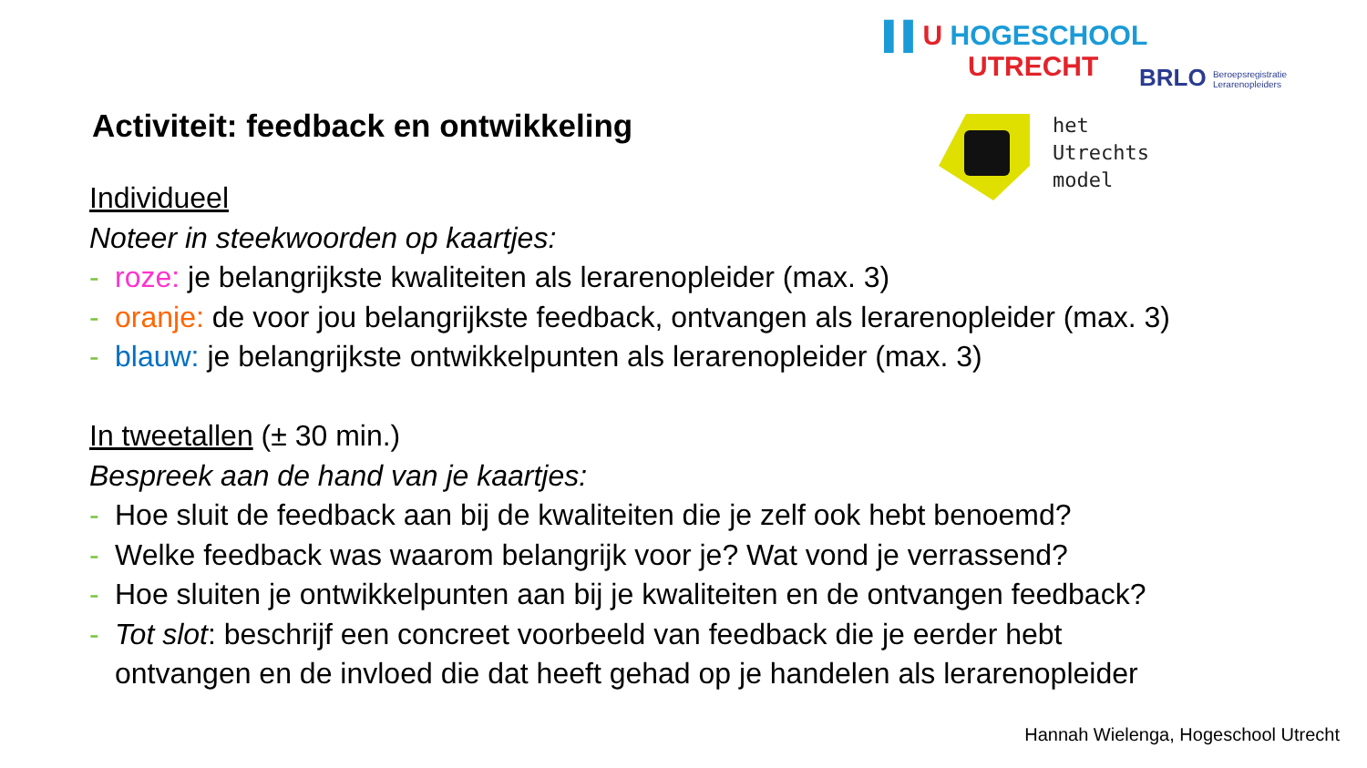▌▌U HOGESCHOOL
UTRECHT
BRLO Beroepsregistratie
Lerarenopleiders
het
Utrechts
model
Activiteit: feedback en ontwikkeling
Individueel
Noteer in steekwoorden op kaartjes:
- roze: je belangrijkste kwaliteiten als lerarenopleider (max. 3)
- oranje: de voor jou belangrijkste feedback, ontvangen als lerarenopleider (max. 3)
- blauw: je belangrijkste ontwikkelpunten als lerarenopleider (max. 3)
In tweetallen (± 30 min.)
Bespreek aan de hand van je kaartjes:
- Hoe sluit de feedback aan bij de kwaliteiten die je zelf ook hebt benoemd?
- Welke feedback was waarom belangrijk voor je? Wat vond je verrassend?
- Hoe sluiten je ontwikkelpunten aan bij je kwaliteiten en de ontvangen feedback?
- Tot slot: beschrijf een concreet voorbeeld van feedback die je eerder hebt
ontvangen en de invloed die dat heeft gehad op je handelen als lerarenopleider
Hannah Wielenga, Hogeschool Utrecht